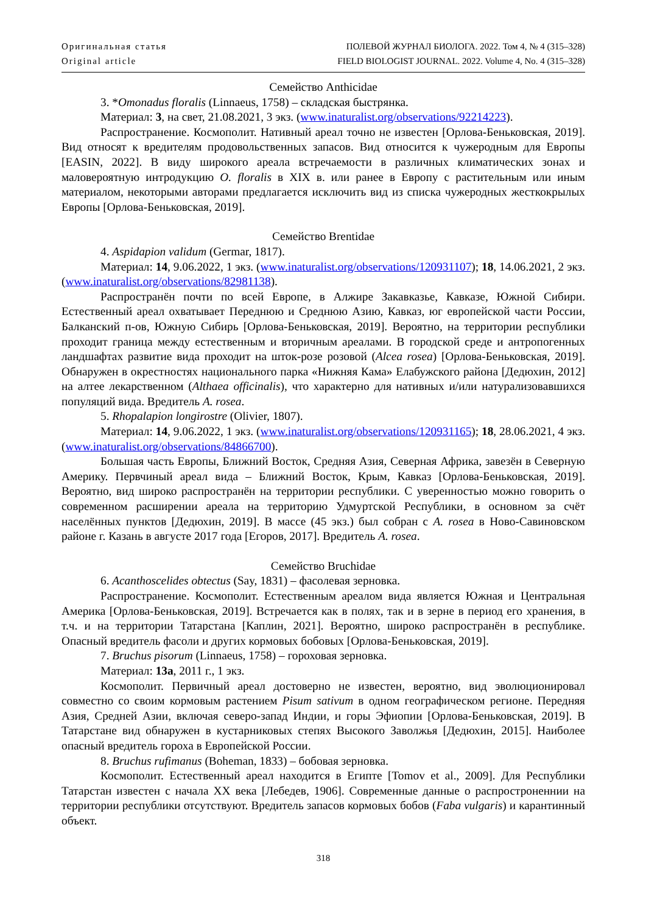Оригинальная статья
Original article
ПОЛЕВОЙ ЖУРНАЛ БИОЛОГА. 2022. Том 4, № 4 (315–328)
FIELD BIOLOGIST JOURNAL. 2022. Volume 4, No. 4 (315–328)
Семейство Anthicidae
3. *Omonadus floralis (Linnaeus, 1758) – складская быстрянка.
Материал: 3, на свет, 21.08.2021, 3 экз. (www.inaturalist.org/observations/92214223).
Распространение. Космополит. Нативный ареал точно не известен [Орлова-Беньковская, 2019]. Вид относят к вредителям продовольственных запасов. Вид относится к чужеродным для Европы [EASIN, 2022]. В виду широкого ареала встречаемости в различных климатических зонах и маловероятную интродукцию O. floralis в XIX в. или ранее в Европу с растительным или иным материалом, некоторыми авторами предлагается исключить вид из списка чужеродных жесткокрылых Европы [Орлова-Беньковская, 2019].
Семейство Brentidae
4. Aspidapion validum (Germar, 1817).
Материал: 14, 9.06.2022, 1 экз. (www.inaturalist.org/observations/120931107); 18, 14.06.2021, 2 экз. (www.inaturalist.org/observations/82981138).
Распространён почти по всей Европе, в Алжире Закавказье, Кавказе, Южной Сибири. Естественный ареал охватывает Переднюю и Среднюю Азию, Кавказ, юг европейской части России, Балканский п-ов, Южную Сибирь [Орлова-Беньковская, 2019]. Вероятно, на территории республики проходит граница между естественным и вторичным ареалами. В городской среде и антропогенных ландшафтах развитие вида проходит на шток-розе розовой (Alcea rosea) [Орлова-Беньковская, 2019]. Обнаружен в окрестностях национального парка «Нижняя Кама» Елабужского района [Дедюхин, 2012] на алтее лекарственном (Althaea officinalis), что характерно для нативных и/или натурализовавшихся популяций вида. Вредитель A. rosea.
5. Rhopalapion longirostre (Olivier, 1807).
Материал: 14, 9.06.2022, 1 экз. (www.inaturalist.org/observations/120931165); 18, 28.06.2021, 4 экз. (www.inaturalist.org/observations/84866700).
Большая часть Европы, Ближний Восток, Средняя Азия, Северная Африка, завезён в Северную Америку. Первчиный ареал вида – Ближний Восток, Крым, Кавказ [Орлова-Беньковская, 2019]. Вероятно, вид широко распространён на территории республики. С уверенностью можно говорить о современном расширении ареала на территорию Удмуртской Республики, в основном за счёт населённых пунктов [Дедюхин, 2019]. В массе (45 экз.) был собран с A. rosea в Ново-Савиновском районе г. Казань в августе 2017 года [Егоров, 2017]. Вредитель A. rosea.
Семейство Bruchidae
6. Acanthoscelides obtectus (Say, 1831) – фасолевая зерновка.
Распространение. Космополит. Естественным ареалом вида является Южная и Центральная Америка [Орлова-Беньковская, 2019]. Встречается как в полях, так и в зерне в период его хранения, в т.ч. и на территории Татарстана [Каплин, 2021]. Вероятно, широко распространён в республике. Опасный вредитель фасоли и других кормовых бобовых [Орлова-Беньковская, 2019].
7. Bruchus pisorum (Linnaeus, 1758) – гороховая зерновка.
Материал: 13a, 2011 г., 1 экз.
Космополит. Первичный ареал достоверно не известен, вероятно, вид эволюционировал совместно со своим кормовым растением Pisum sativum в одном географическом регионе. Передняя Азия, Средней Азии, включая северо-запад Индии, и горы Эфиопии [Орлова-Беньковская, 2019]. В Татарстане вид обнаружен в кустарниковых степях Высокого Заволжья [Дедюхин, 2015]. Наиболее опасный вредитель гороха в Европейской России.
8. Bruchus rufimanus (Boheman, 1833) – бобовая зерновка.
Космополит. Естественный ареал находится в Египте [Tomov et al., 2009]. Для Республики Татарстан известен с начала XX века [Лебедев, 1906]. Современные данные о распростроненнии на территории республики отсутствуют. Вредитель запасов кормовых бобов (Faba vulgaris) и карантинный объект.
318